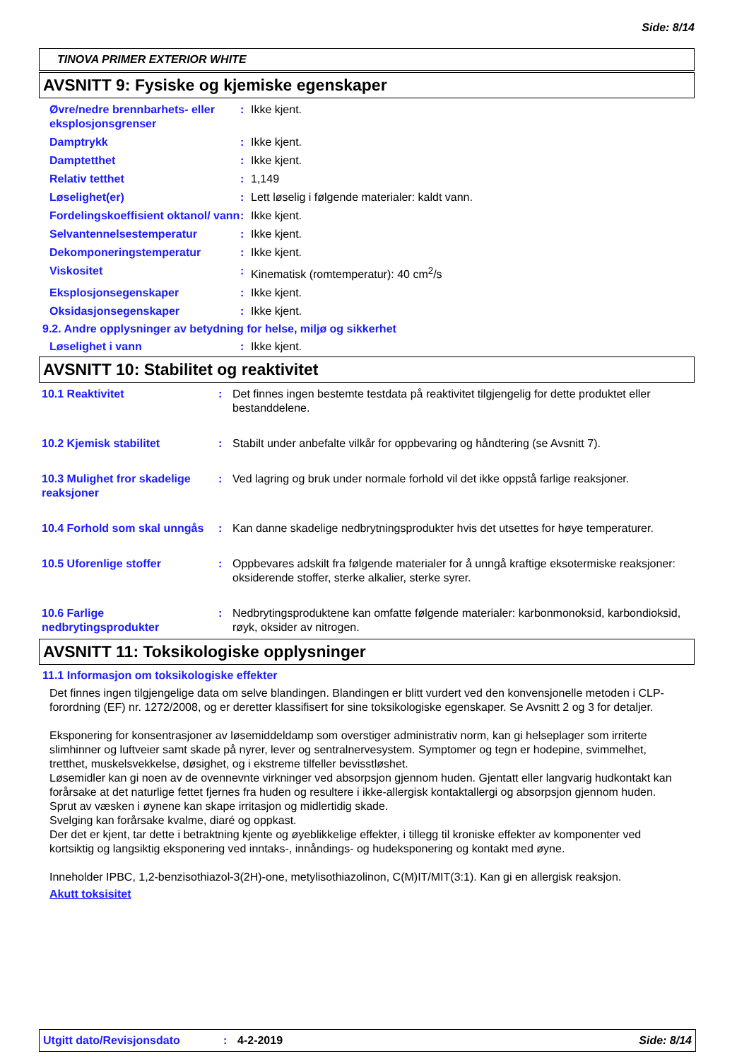Side: 8/14
TINOVA PRIMER EXTERIOR WHITE
AVSNITT 9: Fysiske og kjemiske egenskaper
Øvre/nedre brennbarhets- eller eksplosjonsgrenser
: Ikke kjent.
Damptrykk : Ikke kjent.
Damptetthet : Ikke kjent.
Relativ tetthet : 1,149
Løselighet(er) : Lett løselig i følgende materialer: kaldt vann.
Fordelingskoeffisient oktanol/ vann
: Ikke kjent.
Selvantennelsestemperatur : Ikke kjent.
Dekomponeringstemperatur : Ikke kjent.
Viskositet : Kinematisk (romtemperatur): 40 cm<sup>2</sup>/s
Eksplosjonsegenskaper : Ikke kjent.
Oksidasjonsegenskaper : Ikke kjent.
9.2. Andre opplysninger av betydning for helse, miljø og sikkerhet
Løselighet i vann : Ikke kjent.
AVSNITT 10: Stabilitet og reaktivitet
10.1 Reaktivitet : Det finnes ingen bestemte testdata på reaktivitet tilgjengelig for dette produktet eller bestanddelene.
10.2 Kjemisk stabilitet : Stabilt under anbefalte vilkår for oppbevaring og håndtering (se Avsnitt 7).
10.3 Mulighet fror skadelige reaksjoner
: Ved lagring og bruk under normale forhold vil det ikke oppstå farlige reaksjoner.
10.4 Forhold som skal unngås
: Kan danne skadelige nedbrytningsprodukter hvis det utsettes for høye temperaturer.
10.5 Uforenlige stoffer : Oppbevares adskilt fra følgende materialer for å unngå kraftige eksotermiske reaksjoner: oksiderende stoffer, sterke alkalier, sterke syrer.
10.6 Farlige nedbrytingsprodukter
: Nedbrytingsproduktene kan omfatte følgende materialer: karbonmonoksid, karbondioksid, røyk, oksider av nitrogen.
AVSNITT 11: Toksikologiske opplysninger
11.1 Informasjon om toksikologiske effekter
Det finnes ingen tilgjengelige data om selve blandingen. Blandingen er blitt vurdert ved den konvensjonelle metoden i CLP-forordning (EF) nr. 1272/2008, og er deretter klassifisert for sine toksikologiske egenskaper. Se Avsnitt 2 og 3 for detaljer.
Eksponering for konsentrasjoner av løsemiddeldamp som overstiger administrativ norm, kan gi helseplager som irriterte slimhinner og luftveier samt skade på nyrer, lever og sentralnervesystem. Symptomer og tegn er hodepine, svimmelhet, tretthet, muskelsvekkelse, døsighet, og i ekstreme tilfeller bevisstløshet.
Løsemidler kan gi noen av de ovennevnte virkninger ved absorpsjon gjennom huden. Gjentatt eller langvarig hudkontakt kan forårsake at det naturlige fettet fjernes fra huden og resultere i ikke-allergisk kontaktallergi og absorpsjon gjennom huden.
Sprut av væsken i øynene kan skape irritasjon og midlertidig skade.
Svelging kan forårsake kvalme, diaré og oppkast.
Der det er kjent, tar dette i betraktning kjente og øyeblikkelige effekter, i tillegg til kroniske effekter av komponenter ved kortsiktig og langsiktig eksponering ved inntaks-, innåndings- og hudeksponering og kontakt med øyne.
Inneholder IPBC, 1,2-benzisothiazol-3(2H)-one, metylisothiazolinon, C(M)IT/MIT(3:1). Kan gi en allergisk reaksjon.
Akutt toksisitet
Utgitt dato/Revisjonsdato: 4-2-2019 Side: 8/14